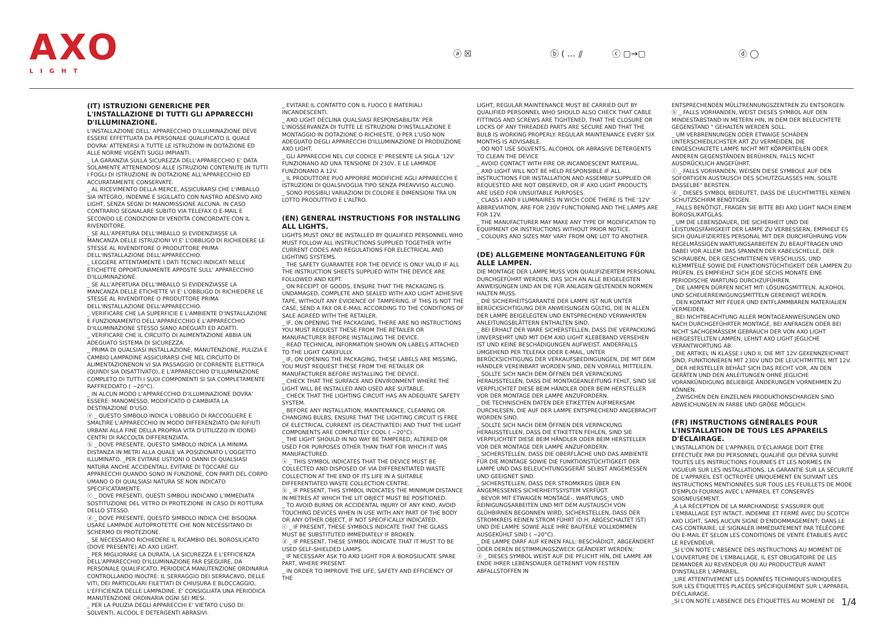AXO
LIGHT
ⓐ ☒ ⓑ ( … ⫽ ⓒ ▢→▢ ⓓ ◯
(IT) ISTRUZIONI GENERICHE PER L'INSTALLAZIONE DI TUTTI GLI APPARECCHI D'ILLUMINAZIONE.
L'INSTALLAZIONE DELL' APPARECCHIO D'ILLUMINAZIONE DEVE ESSERE EFFETTUATA DA PERSONALE QUALIFICATO IL QUALE DOVRA' ATTENERSI A TUTTE LE ISTRUZIONI IN DOTAZIONE ED ALLE NORME VIGENTI SUGLI IMPIANTI.
_ LA GARANZIA SULLA SICUREZZA DELL'APPARECCHIO E' DATA SOLAMENTE ATTENENDOSI ALLE ISTRUZIONI CONTENUTE IN TUTTI I FOGLI DI ISTRUZIONE IN DOTAZIONE ALL'APPARECCHIO ED ACCURATAMENTE CONSERVATE.
_ AL RICEVIMENTO DELLA MERCE, ASSICURARSI CHE L'IMBALLO SIA INTEGRO, INDENNE E SIGILLATO CON NASTRO ADESIVO AXO LIGHT, SENZA SEGNI DI MANOMISSIONE ALCUNA. IN CASO CONTRARIO SEGNALARE SUBITO VIA TELEFAX O E-MAIL E SECONDO LE CONDIZIONI DI VENDITA CONCORDATE CON IL RIVENDITORE.
_ SE ALL'APERTURA DELL'IMBALLO SI EVIDENZIASSE LA MANCANZA DELLE ISTRUZIONI VI E' L'OBBLIGO DI RICHIEDERE LE STESSE AL RIVENDITORE O PRODUTTORE PRIMA DELL'INSTALLAZIONE DELL'APPARECCHIO.
_ LEGGERE ATTENTAMENTE I DATI TECNICI INDICATI NELLE ETICHETTE OPPORTUNAMENTE APPOSTE SULL' APPARECCHIO D'ILLUMINAZIONE.
_ SE ALL'APERTURA DELL'IMBALLO SI EVIDENZIASSE LA MANCANZA DELLE ETICHETTE VI E' L'OBBLIGO DI RICHIEDERE LE STESSE AL RIVENDITORE O PRODUTTORE PRIMA DELL'INSTALLAZIONE DELL'APPARECCHIO.
_ VERIFICARE CHE LA SUPERFICIE E L'AMBIENTE D'INSTALLAZIONE E FUNZIONAMENTO DELL'APPARECCHIO E L'APPARECCHIO D'ILLUMINAZIONE STESSO SIANO ADEGUATI ED ADATTI.
_ VERIFICARE CHE IL CIRCUITO DI ALIMENTAZIONE ABBIA UN ADEGUATO SISTEMA DI SICUREZZA.
_ PRIMA DI QUALSIASI INSTALLAZIONE, MANUTENZIONE, PULIZIA E CAMBIO LAMPADINE ASSICURARSI CHE NEL CIRCUITO DI ALIMENTAZIONENON VI SIA PASSAGGIO DI CORRENTE ELETTRICA (QUINDI SIA DISATTIVATO), E L'APPARECCHIO D'ILLUMINAZIONE COMPLETO DI TUTTI I SUOI COMPONENTI SI SIA COMPLETAMENTE RAFFREDDATO ( ~20°C).
_ IN ALCUN MODO L'APPARECCHIO D'ILLUMINAZIONE DOVRA' ESSERE: MANOMESSO, MODIFICATO O CAMBIATA LA DESTINAZIONE D'USO.
ⓐ _ QUESTO SIMBOLO INDICA L'OBBLIGO DI RACCOGLIERE E SMALTIRE L'APPARECCHIO IN MODO DIFFERENZIATO DAI RIFIUTI URBANI ALLA FINE DELLA PROPRIA VITA D'UTILIZZO IN IDONEI CENTRI DI RACCOLTA DIFFERENZIATA.
ⓑ _ DOVE PRESENTE, QUESTO SIMBOLO INDICA LA MINIMA DISTANZA IN METRI ALLA QUALE VA POSIZIONATO L'OGGETTO ILLUMINATO. _PER EVITARE USTIONI O DANNI DI QUALSIASI NATURA ANCHE ACCIDENTALI, EVITARE DI TOCCARE GLI APPARECCHI QUANDO SONO IN FUNZIONE, CON PARTI DEL CORPO UMANO O DI QUALSIASI NATURA SE NON INDICATO SPECIFICATAMENTE.
ⓒ _ DOVE PRESENTI, QUESTI SIMBOLI INDICANO L'IMMEDIATA SOSTITUZIONE DEL VETRO DI PROTEZIONE IN CASO DI ROTTURA DELLO STESSO.
ⓓ _ DOVE PRESENTE, QUESTO SIMBOLO INDICA CHE BISOGNA USARE LAMPADE AUTOPROTETTE CHE NON NECESSITANO DI SCHERMO DI PROTEZIONE.
_ SE NECESSARIO RICHIEDERE IL RICAMBIO DEL BOROSILICATO (DOVE PRESENTE) AD AXO LIGHT.
_ PER MIGLIORARE LA DURATA, LA SICUREZZA E L'EFFICIENZA DELL'APPARECCHIO D'ILLUMINAZIONE FAR ESEGUIRE, DA PERSONALE QUALIFICATO, PERIODICA MANUTENZIONE ORDINARIA CONTROLLANDO INOLTRE: IL SERRAGGIO DEI SERRACAVO, DELLE VITI, DEI PARTICOLARI FILETTATI DI CHIUSURA E BLOCCAGGIO, L'EFFICIENZA DELLE LAMPADINE. E' CONSIGLIATA UNA PERIODICA MANUTENZIONE ORDINARIA OGNI SEI MESI.
_ PER LA PULIZIA DEGLI APPARECCHI E' VIETATO L'USO DI: SOLVENTI, ALCOOL E DETERGENTI ABRASIVI.
_ EVITARE IL CONTATTO CON IL FUOCO E MATERIALI INCANDESCENTI.
_ AXO LIGHT DECLINA QUALSIASI RESPONSABILITA' PER L'INOSSERVANZA DI TUTTE LE ISTRUZIONI D'INSTALLAZIONE E MONTAGGIO IN DOTAZIONE O RICHIESTE, O PER L'USO NON ADEGUATO DEGLI APPARECCHI D'ILLUMINAZIONE DI PRODUZIONE AXO LIGHT.
_ GLI APPARECCHI NEL CUI CODICE E' PRESENTE LA SIGLA '12V' FUNZIONANO AD UNA TENSIONE DI 230V, E LE LAMPADE FUNZIONANO A 12V.
_ IL PRODUTTORE PUÒ APPORRE MODIFICHE AGLI APPARECCHI E ISTRUZIONI DI QUALSIVOGLIA TIPO SENZA PREAVVISO ALCUNO.
_ SONO POSSIBILI VARIAZIONI DI COLORE E DIMENSIONI TRA UN LOTTO PRODUTTIVO E L'ALTRO.
(EN) GENERAL INSTRUCTIONS FOR INSTALLING ALL LIGHTS.
LIGHTS MUST ONLY BE INSTALLED BY QUALIFIED PERSONNEL WHO MUST FOLLOW ALL INSTRUCTIONS SUPPLIED TOGETHER WITH CURRENT CODES AND REGULATIONS FOR ELECTRICAL AND LIGHTING SYSTEMS.
_ THE SAFETY GUARANTEE FOR THE DEVICE IS ONLY VALID IF ALL THE INSTRUCTION SHEETS SUPPLIED WITH THE DEVICE ARE FOLLOWED AND KEPT.
_ ON RECEIPT OF GOODS, ENSURE THAT THE PACKAGING IS UNDAMAGED, COMPLETE AND SEALED WITH AXO LIGHT ADHESIVE TAPE, WITHOUT ANY EVIDENCE OF TAMPERING. IF THIS IS NOT THE CASE, SEND A FAX OR E-MAIL ACCORDING TO THE CONDITIONS OF SALE AGREED WITH THE RETAILER.
_ IF, ON OPENING THE PACKAGING, THERE ARE NO INSTRUCTIONS YOU MUST REQUEST THESE FROM THE RETAILER OR MANUFACTURER BEFORE INSTALLING THE DEVICE.
_ READ TECHNICAL INFORMATION SHOWN ON LABELS ATTACHED TO THE LIGHT CAREFULLY.
_ IF, ON OPENING THE PACKAGING, THESE LABELS ARE MISSING, YOU MUST REQUEST THESE FROM THE RETAILER OR MANUFACTURER BEFORE INSTALLING THE DEVICE.
_ CHECK THAT THE SURFACE AND ENVIRONMENT WHERE THE LIGHT WILL BE INSTALLED AND USED ARE SUITABLE.
_ CHECK THAT THE LIGHTING CIRCUIT HAS AN ADEQUATE SAFETY SYSTEM.
_ BEFORE ANY INSTALLATION, MAINTENANCE, CLEANING OR CHANGING BULBS, ENSURE THAT THE LIGHTING CIRCUIT IS FREE OF ELECTRICAL CURRENT (IS DEACTIVATED) AND THAT THE LIGHT COMPONENTS ARE COMPLETELY COOL ( ~20°C).
_ THE LIGHT SHOULD IN NO WAY BE TAMPERED, ALTERED OR USED FOR PURPOSES OTHER THAN THAT FOR WHICH IT WAS MANUFACTURED.
ⓐ _ THIS SYMBOL INDICATES THAT THE DEVICE MUST BE COLLECTED AND DISPOSED OF VIA DIFFERENTIATED WASTE COLLECTION AT THE END OF ITS LIFE IN A SUITABLE DIFFERENTIATED WASTE COLLECTION CENTRE.
ⓑ _ IF PRESENT, THIS SYMBOL INDICATES THE MINIMUM DISTANCE IN METRES AT WHICH THE LIT OBJECT MUST BE POSITIONED.
_ TO AVOID BURNS OR ACCIDENTAL INJURY OF ANY KIND, AVOID TOUCHING DEVICES WHEN IN USE WITH ANY PART OF THE BODY OR ANY OTHER OBJECT, IF NOT SPECIFICALLY INDICATED.
ⓒ _ IF PRESENT, THESE SYMBOLS INDICATE THAT THE GLASS MUST BE SUBSTITUTED IMMEDIATELY IF BROKEN.
ⓓ _ IF PRESENT, THESE SYMBOL INDICATE THAT IT MUST TO BE USED SELF-SHIELDED LAMPS.
_ IF NECESSARY ASK TO AXO LIGHT FOR A BOROSILICATE SPARE PART, WHERE PRESENT.
_ IN ORDER TO IMPROVE THE LIFE, SAFETY AND EFFICIENCY OF THE
LIGHT, REGULAR MAINTENANCE MUST BE CARRIED OUT BY QUALIFIED PERSONNEL WHO SHOULD ALSO CHECK THAT CABLE FITTINGS AND SCREWS ARE TIGHTENED, THAT THE CLOSURE OR LOCKS OF ANY THREADED PARTS ARE SECURE AND THAT THE BULB IS WORKING PROPERLY. REGULAR MAINTENANCE EVERY SIX MONTHS IS ADVISABLE.
_ DO NOT USE SOLVENTS, ALCOHOL OR ABRASIVE DETERGENTS TO CLEAN THE DEVICE
_ AVOID CONTACT WITH FIRE OR INCANDESCENT MATERIAL.
_ AXO LIGHT WILL NOT BE HELD RESPONSIBLE IF ALL INSTRUCTIONS FOR INSTALLATION AND ASSEMBLY SUPPLIED OR REQUESTED ARE NOT OBSERVED, OR IF AXO LIGHT PRODUCTS ARE USED FOR UNSUITABLE PURPOSES.
_ CLASS I AND II LUMINAIRES IN WICH CODE THERE IS THE '12V' ABBREVIATION, ARE FOR 230V FUNCTIONING AND THE LAMPS ARE FOR 12V.
_ THE MANUFACTURER MAY MAKE ANY TYPE OF MODIFICATION TO EQUIPMENT OR INSTRUCTIONS WITHOUT PRIOR NOTICE.
_ COLOURS AND SIZES MAY VARY FROM ONE LOT TO ANOTHER.
(DE) ALLGEMEINE MONTAGEANLEITUNG FÜR ALLE LAMPEN.
DIE MONTAGE DER LAMPE MUSS VON QUALIFIZIERTEM PERSONAL DURCHGEFÜHRT WERDEN, DAS SICH AN ALLE BEIGELEGTEN ANWEISUNGEN UND AN DIE FÜR ANLAGEN GELTENDEN NORMEN HALTEN MUSS.
_ DIE SICHERHEITSGARANTIE DER LAMPE IST NUR UNTER BERÜCKSICHTIGUNG DER ANWEISUNGEN GÜLTIG, DIE IN ALLEN DER LAMPE BEIGELEGTEN UND ENTSPRECHEND VERWAHRTEN ANLEITUNGSBLÄTTERN ENTHALTEN SIND.
_ BEI ERHALT DER WARE SICHERSTELLEN, DASS DIE VERPACKUNG UNVERSEHRT UND MIT DEM AXO LIGHT KLEBEBAND VERSEHEN IST UND KEINE BESCHÄDIGUNGEN AUFWEIST. ANDERFALLS UMGEHEND PER TELEFAX ODER E-MAIL, UNTER BERÜCKSICHTIGUNG DER VERKAUFSBEDINGUNGEN, DIE MIT DEM HÄNDLER VEREINBART WORDEN SIND, DEN VORFALL MITTEILEN.
_ SOLLTE SICH NACH DEM ÖFFNEN DER VERPACKUNG HERAUSSTELLEN, DASS DIE MONTAGEANLEITUNG FEHLT, SIND SIE VERPFLICHTET DIESE BEIM HÄNDLER ODER BEIM HERSTELLER VOR DER MONTAGE DER LAMPE ANZUFORDERN.
_ DIE TECHNISCHEN DATEN DER ETIKETTEN AUFMERKSAM DURCHLESEN, DIE AUF DER LAMPE ENTSPRECHEND ANGEBRACHT WORDEN SIND.
_ SOLLTE SICH NACH DEM ÖFFNEN DER VERPACKUNG HERAUSSTELLEN, DASS DIE ETIKETTEN FEHLEN, SIND SIE VERPFLICHTET DIESE BEIM HÄNDLER ODER BEIM HERSTELLER VOR DER MONTAGE DER LAMPE ANZUFORDERN.
_ SICHERSTELLEN, DASS DIE OBERFLÄCHE UND DAS AMBIENTE FÜR DIE MONTAGE SOWIE DIE FUNKTIONSTÜCHTIGKEIT DER LAMPE UND DAS BELEUCHTUNGSGERÄT SELBST ANGEMESSEN UND GEEIGNET SIND.
_ SICHERSTELLEN, DASS DER STROMKREIS ÜBER EIN ANGEMESSENES SICHERHEITSSYSTEM VERFÜGT.
_ BEVOR MIT ETWAIGEN MONTAGE-, WARTUNGS_ UND REINIGUNGSARBEITEN UND MIT DEM AUSTAUSCH VON GLÜHBIRNEN BEGONNEN WIRD, SICHERSTELLEN, DASS DER STROMKREIS KEINEN STROM FÜHRT (D.H. ABGESCHALTET IST) UND DIE LAMPE SOWIE ALLE IHRE BAUTEILE VOLLKOMMEN AUSGEKÜHLT SIND ( ~20°C).
_ DIE LAMPE DARF AUF KEINEN FALL: BESCHÄDIGT, ABGEÄNDERT ODER DEREN BESTIMMUNGSZWECK GEÄNDERT WERDEN;
ⓐ _ DIESES SYMBOL WEIST AUF DIE PFLICHT HIN, DIE LAMPE AM ENDE IHRER LEBENSDAUER GETRENNT VON FESTEN ABFALLSTOFFEN IN
ENTSPRECHENDEN MÜLLTRENNUNGSZENTREN ZU ENTSORGEN.
ⓑ _ FALLS VORHANDEN, WEIST DIESES SYMBOL AUF DEN MINDESTABSTAND IN METERN HIN, IN DEM DER BELEUCHTETE GEGENSTAND " GEHALTEN WERDEN SOLL.
_ UM VERBRENNUNGEN ODER ETWAIGE SCHÄDEN UNTERSCHIEDLICHSTER ART ZU VERMEIDEN, DIE EINGESCHALTETE LAMPE NICHT MIT KÖRPERTEILEN ODER ANDEREN GEGENSTÄNDEN BERÜHREN, FALLS NICHT AUSDRÜCKLICH ANGEFÜHRT.
ⓒ _ FALLS VORHANDEN, WEISEN DIESE SYMBOLE AUF DEN SOFORTIGEN AUSTAUSCH DES SCHUTZGLASSES HIN, SOLLTE DASSELBE" BERSTEN.
ⓓ _ DIESES SYMBOL BEDEUTET, DASS DIE LEUCHTMITTEL KEINEN SCHUTZSCHIRM BENÖTIGEN.
_ FALLS BENÖTIGT, FRAGEN SIE BITTE BEI AXO LIGHT NACH EINEM BOROSILIKATGLAS.
_ UM DIE LEBENSDAUER, DIE SICHERHEIT UND DIE LEISTUNGSFÄHIGKEIT DER LAMPE ZU VERBESSERN, EMPHIELT ES SICH QUALIFIZIERTES PERSONAL MIT DER DURCHFÜHRUNG VON REGELMÄSSIGEN WARTUNGSARBEITEN ZU BEAUFTRAGEN UND DABEI VOR ALLEM: DAS SPANNEN DER KABELSCHELLE, DER SCHRAUBEN, DER GESCHNITTENEN VERSCHLUSS, UND KLEMMTEILE SOWIE DIE FUNKTIONSTÜCHTIGKEIT DER LAMPEN ZU PRÜFEN. ES EMPFIEHLT SICH JEDE SECHS MONATE EINE PERIODISCHE WARTUNG DURCHZUFÜHREN.
_ DIE LAMPEN DÜRFEN NICHT MIT: LÖSUNGSMITTELN, ALKOHOL UND SCHEUERREINIGUNGSMITTELN GEREINIGT WERDEN.
_ DEN KONTAKT MIT FEUER UND ENTFLAMMBAREN MATERIALIEN VERMEIDEN.
_ BEI NICHTBEACHTUNG ALLER MONTAGEANWEISUNGEN UND NACH DURCHGEFÜHRTER MONTAGE, BEI ANFRAGEN ODER BEI NICHT SACHGEMÄSSEM GEBRAUCH DER VON AXO LIGHT HERGESTELLTEN LAMPEN, LEHNT AXO LIGHT JEGLICHE VERANTWORTUNG AB.
_ DIE ARTIKEL IN KLASSE I UND II, DIE MIT 12V GEKENNZEICHNET SIND, FUNKTIONIEREN MIT 230V UND DIE LEUCHTMITTEL MIT 12V.
_ DER HERSTELLER BEHÄLT SICH DAS RECHT VOR, AN DEN GERÄTEN UND DEN ANLEITUNGEN OHNE JEGLICHE VORANKÜNDIGUNG BELIEBIGE ÄNDERUNGEN VORNEHMEN ZU KÖNNEN.
_ ZWISCHEN DEN EINZELNEN PRODUKTIONSCHARGEN SIND ABWEICHUNGEN IN FARBE UND GRÖßE MÖGLICH.
(FR) INSTRUCTIONS GÉNÉRALES POUR L'INSTALLATION DE TOUS LES APPAREILS D'ÉCLAIRAGE.
L'INSTALLATION DE L'APPAREIL D'ÉCLAIRAGE DOIT ÊTRE EFFECTUÉE PAR DU PERSONNEL QUALIFIÉ QUI DEVRA SUIVRE TOUTES LES INSTRUCTIONS FOURNIES ET LES NORMES EN VIGUEUR SUR LES INSTALLATIONS. LA GARANTIE SUR LA SECURITÉ DE L'APPAREIL EST OCTROYÉE UNIQUEMENT EN SUIVANT LES INSTRUCTIONS MENTIONNÉES SUR TOUS LES FEUILLETS DE MODE D'EMPLOI FOURNIS AVEC L'APPAREIL ET CONSERVÉS SOIGNEUSEMENT.
_À LA RÉCEPTION DE LA MARCHANDISE S'ASSURER QUE L'EMBALLAGE EST INTACT, INDEMNE ET FERMÉ AVEC DU SCOTCH AXO LIGHT, SANS AUCUN SIGNE D'ENDOMMAGEMENT; DANS LE CAS CONTRAIRE, LE SIGNALER IMMÉDIATEMENT PAR TÉLÉCOPIE OU E-MAIL ET SELON LES CONDITIONS DE VENTE ÉTABLIES AVEC LE REVENDEUR.
_SI L'ON NOTE L'ABSENCE DES INSTRUCTIONS AU MOMENT DE L'OUVERTURE DE L'EMBALLAGE, IL EST OBLIGATOIRE DE LES DEMANDER AU REVENDEUR OU AU PRODUCTEUR AVANT D'INSTALLER L'APPAREIL.
_LIRE ATTENTIVEMENT LES DONNÉES TECHNIQUES INDIQUÉES SUR LES ÉTIQUETTES PLACÉES SPÉCIFIQUEMENT SUR L'APPAREIL D'ÉCLAIRAGE.
_SI L'ON NOTE L'ABSENCE DES ÉTIQUETTES AU MOMENT DE
1/4